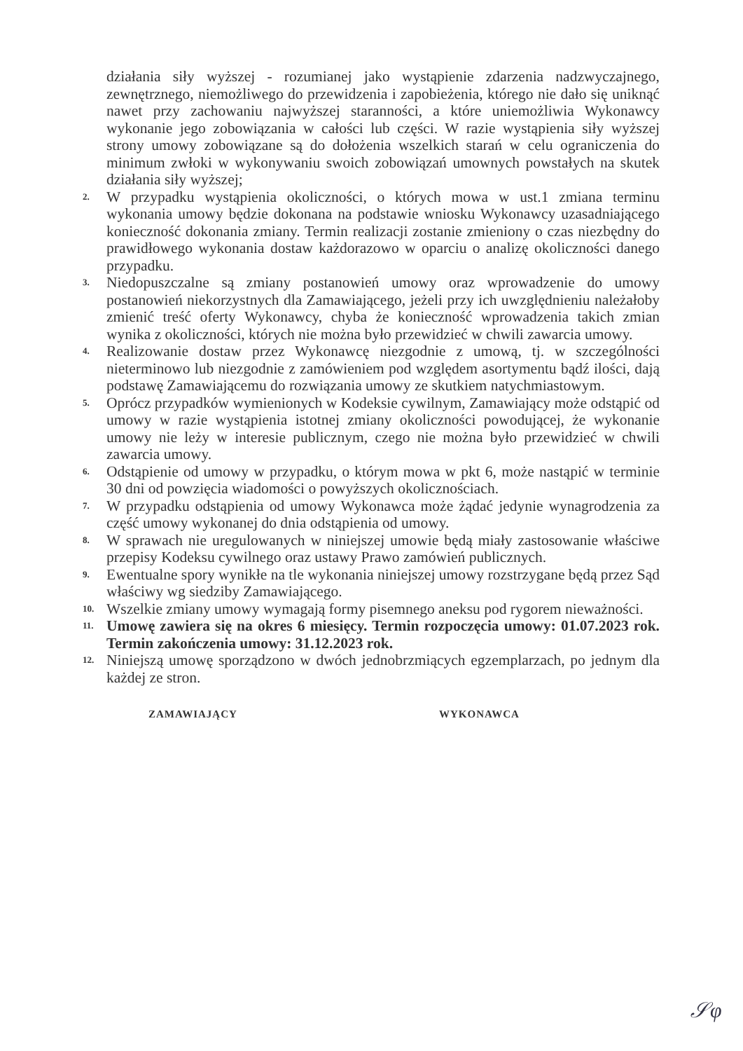działania siły wyższej - rozumianej jako wystąpienie zdarzenia nadzwyczajnego, zewnętrznego, niemożliwego do przewidzenia i zapobieżenia, którego nie dało się uniknąć nawet przy zachowaniu najwyższej staranności, a które uniemożliwia Wykonawcy wykonanie jego zobowiązania w całości lub części. W razie wystąpienia siły wyższej strony umowy zobowiązane są do dołożenia wszelkich starań w celu ograniczenia do minimum zwłoki w wykonywaniu swoich zobowiązań umownych powstałych na skutek działania siły wyższej;
2. W przypadku wystąpienia okoliczności, o których mowa w ust.1 zmiana terminu wykonania umowy będzie dokonana na podstawie wniosku Wykonawcy uzasadniającego konieczność dokonania zmiany. Termin realizacji zostanie zmieniony o czas niezbędny do prawidłowego wykonania dostaw każdorazowo w oparciu o analizę okoliczności danego przypadku.
3. Niedopuszczalne są zmiany postanowień umowy oraz wprowadzenie do umowy postanowień niekorzystnych dla Zamawiającego, jeżeli przy ich uwzględnieniu należałoby zmienić treść oferty Wykonawcy, chyba że konieczność wprowadzenia takich zmian wynika z okoliczności, których nie można było przewidzieć w chwili zawarcia umowy.
4. Realizowanie dostaw przez Wykonawcę niezgodnie z umową, tj. w szczególności nieterminowo lub niezgodnie z zamówieniem pod względem asortymentu bądź ilości, dają podstawę Zamawiającemu do rozwiązania umowy ze skutkiem natychmiastowym.
5. Oprócz przypadków wymienionych w Kodeksie cywilnym, Zamawiający może odstąpić od umowy w razie wystąpienia istotnej zmiany okoliczności powodującej, że wykonanie umowy nie leży w interesie publicznym, czego nie można było przewidzieć w chwili zawarcia umowy.
6. Odstąpienie od umowy w przypadku, o którym mowa w pkt 6, może nastąpić w terminie 30 dni od powzięcia wiadomości o powyższych okolicznościach.
7. W przypadku odstąpienia od umowy Wykonawca może żądać jedynie wynagrodzenia za część umowy wykonanej do dnia odstąpienia od umowy.
8. W sprawach nie uregulowanych w niniejszej umowie będą miały zastosowanie właściwe przepisy Kodeksu cywilnego oraz ustawy Prawo zamówień publicznych.
9. Ewentualne spory wynikłe na tle wykonania niniejszej umowy rozstrzygane będą przez Sąd właściwy wg siedziby Zamawiającego.
10. Wszelkie zmiany umowy wymagają formy pisemnego aneksu pod rygorem nieważności.
11. Umowę zawiera się na okres 6 miesięcy. Termin rozpoczęcia umowy: 01.07.2023 rok. Termin zakończenia umowy: 31.12.2023 rok.
12. Niniejszą umowę sporządzono w dwóch jednobrzmiących egzemplarzach, po jednym dla każdej ze stron.
ZAMAWIAJĄCY WYKONAWCA
𝒮φ